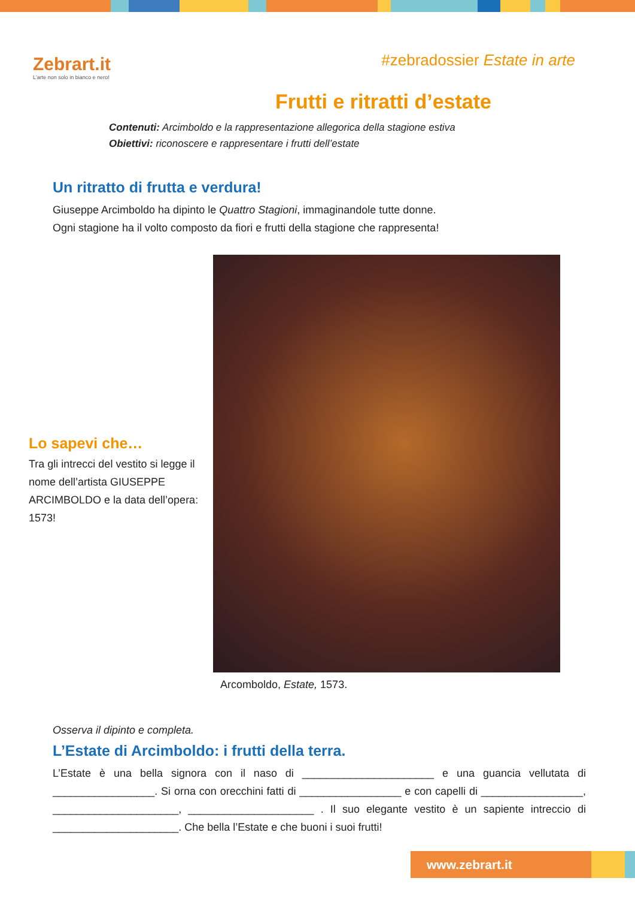Zebrart.it
L'arte non solo in bianco e nero!
#zebradossier Estate in arte
Frutti e ritratti d’estate
Contenuti: Arcimboldo e la rappresentazione allegorica della stagione estiva
Obiettivi: riconoscere e rappresentare i frutti dell’estate
Un ritratto di frutta e verdura!
Giuseppe Arcimboldo ha dipinto le Quattro Stagioni, immaginandole tutte donne.
Ogni stagione ha il volto composto da fiori e frutti della stagione che rappresenta!
Lo sapevi che…
Tra gli intrecci del vestito si legge il nome dell’artista GIUSEPPE ARCIMBOLDO e la data dell’opera: 1573!
Arcomboldo, Estate, 1573.
Osserva il dipinto e completa.
L’Estate di Arcimboldo: i frutti della terra.
L’Estate è una bella signora con il naso di ______________________ e una guancia vellutata di _________________. Si orna con orecchini fatti di _________________ e con capelli di _________________, _____________________, _____________________ . Il suo elegante vestito è un sapiente intreccio di _____________________. Che bella l’Estate e che buoni i suoi frutti!
www.zebrart.it